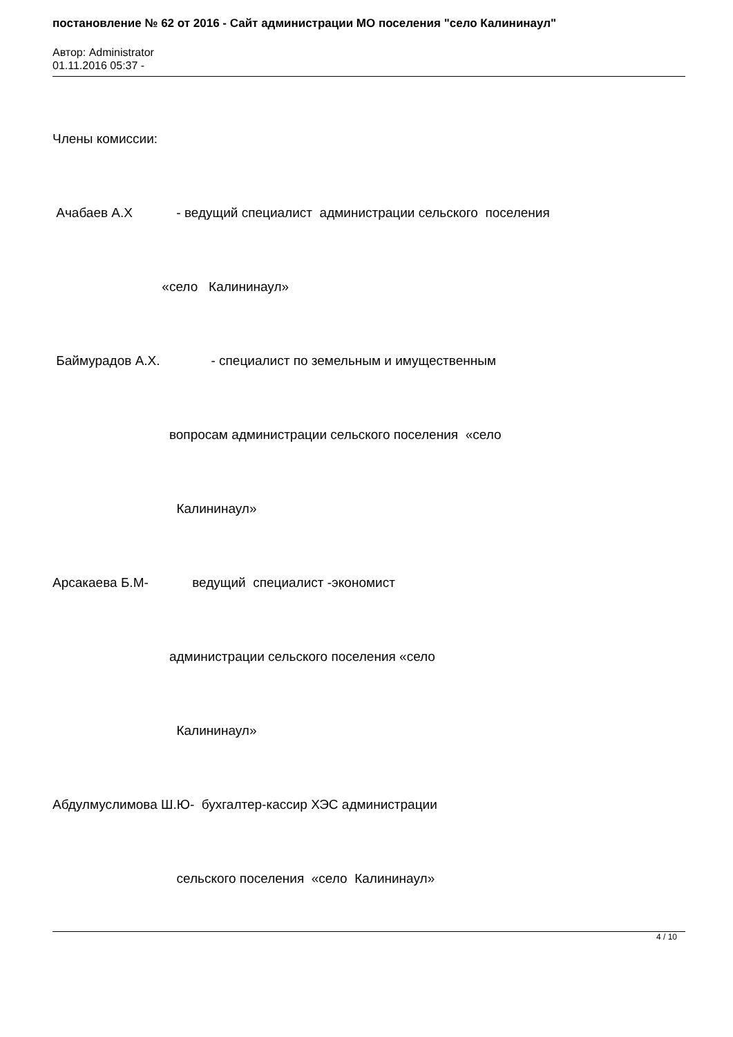постановление № 62 от 2016 - Сайт администрации МО поселения "село Калининаул"
Автор: Administrator
01.11.2016 05:37 -
Члены комиссии:
Ачабаев А.Х - ведущий специалист администрации сельского поселения
«село Калининаул»
Баймурадов А.Х. - специалист по земельным и имущественным
вопросам администрации сельского поселения «село
Калининаул»
Арсакаева Б.М- ведущий специалист -экономист
администрации сельского поселения «село
Калининаул»
Абдулмуслимова Ш.Ю- бухгалтер-кассир ХЭС администрации
сельского поселения «село Калининаул»
4 / 10